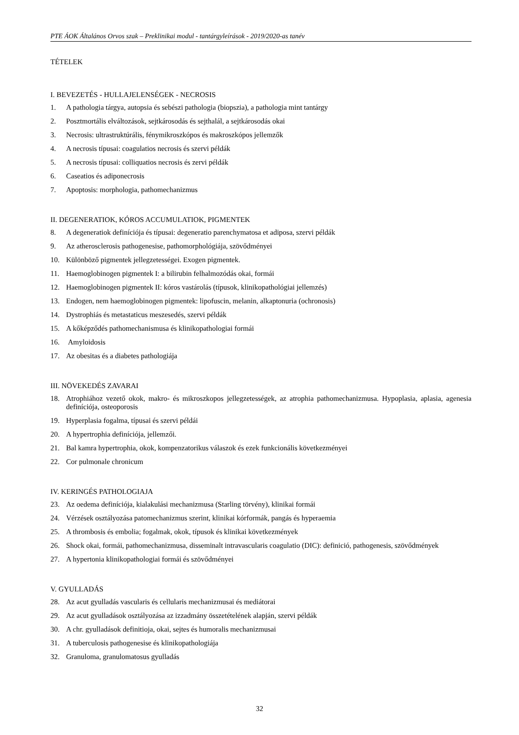PTE ÁOK Általános Orvos szak – Preklinikai modul - tantárgyleírások - 2019/2020-as tanév
TÉTELEK
I. BEVEZETÉS - HULLAJELENSÉGEK - NECROSIS
1. A pathologia tárgya, autopsia és sebészi pathologia (biopszia), a pathologia mint tantárgy
2. Posztmortális elváltozások, sejtkárosodás és sejthalál, a sejtkárosodás okai
3. Necrosis: ultrastruktúrális, fénymikroszkópos és makroszkópos jellemzők
4. A necrosis típusai: coagulatios necrosis és szervi példák
5. A necrosis típusai: colliquatios necrosis és zervi példák
6. Caseatios és adiponecrosis
7. Apoptosis: morphologia, pathomechanizmus
II. DEGENERATIOK, KÓROS ACCUMULATIOK, PIGMENTEK
8. A degeneratiok definíciója és típusai: degeneratio parenchymatosa et adiposa, szervi példák
9. Az atherosclerosis pathogenesise, pathomorphológiája, szövődményei
10. Különböző pigmentek jellegzetességei. Exogen pigmentek.
11. Haemoglobinogen pigmentek I: a bilirubin felhalmozódás okai, formái
12. Haemoglobinogen pigmentek II: kóros vastárolás (típusok, klinikopathológiai jellemzés)
13. Endogen, nem haemoglobinogen pigmentek: lipofuscin, melanin, alkaptonuria (ochronosis)
14. Dystrophiás és metastaticus meszesedés, szervi példák
15. A kőképződés pathomechanismusa és klinikopathologiai formái
16. Amyloidosis
17. Az obesitas és a diabetes pathologiája
III. NÖVEKEDÉS ZAVARAI
18. Atrophiához vezető okok, makro- és mikroszkopos jellegzetességek, az atrophia pathomechanizmusa. Hypoplasia, aplasia, agenesia definíciója, osteoporosis
19. Hyperplasia fogalma, típusai és szervi példái
20. A hypertrophia definíciója, jellemzői.
21. Bal kamra hypertrophia, okok, kompenzatorikus válaszok és ezek funkcionális következményei
22. Cor pulmonale chronicum
IV. KERINGÉS PATHOLOGIAJA
23. Az oedema definíciója, kialakulási mechanizmusa (Starling törvény), klinikai formái
24. Vérzések osztályozása patomechanizmus szerint, klinikai kórformák, pangás és hyperaemia
25. A thrombosis és embolia; fogalmak, okok, típusok és klinikai következmények
26. Shock okai, formái, pathomechanizmusa, disseminalt intravascularis coagulatio (DIC): definició, pathogenesis, szövődmények
27. A hypertonia klinikopathologiai formái és szövődményei
V. GYULLADÁS
28. Az acut gyulladás vascularis és cellularis mechanizmusai és mediátorai
29. Az acut gyulladások osztályozása az izzadmány összetételének alapján, szervi példák
30. A chr. gyulladások definitioja, okai, sejtes és humoralis mechanizmusai
31. A tuberculosis pathogenesise és klinikopathologiája
32. Granuloma, granulomatosus gyulladás
32